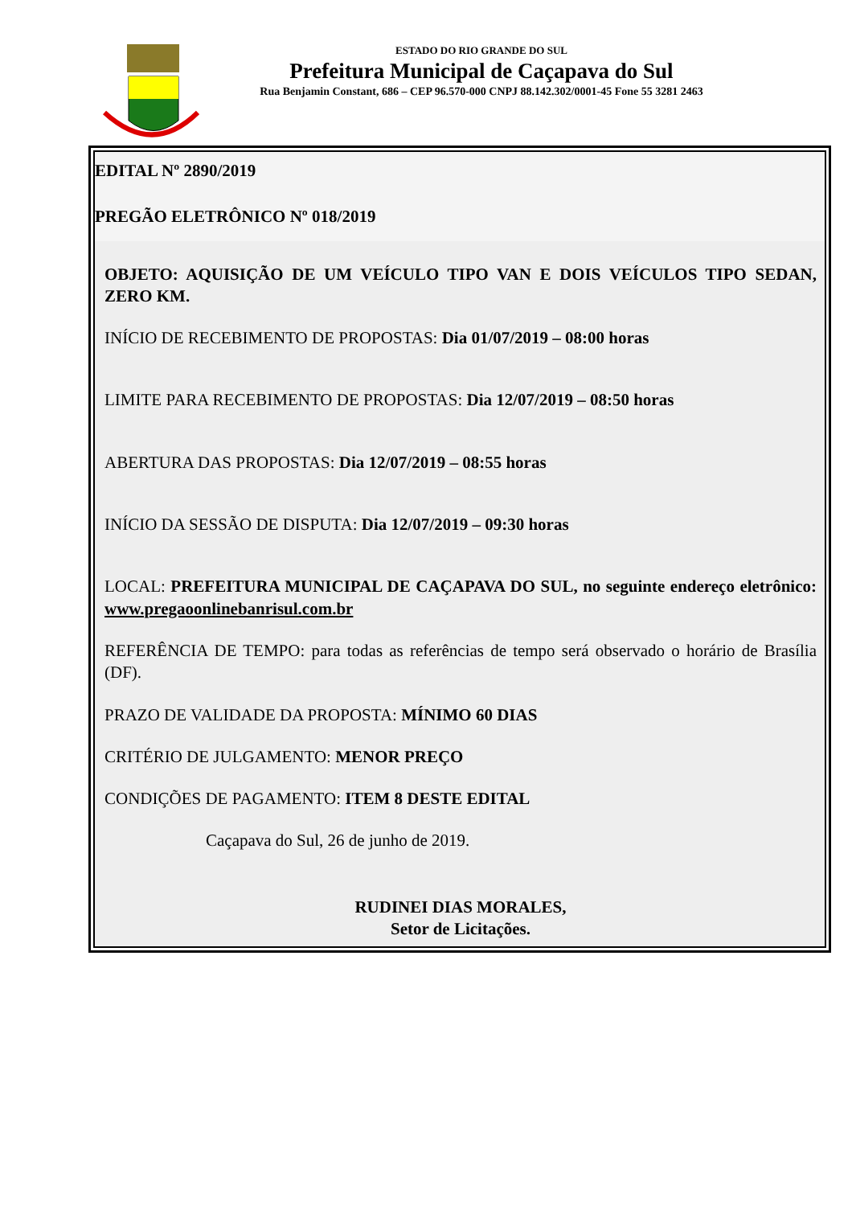ESTADO DO RIO GRANDE DO SUL
Prefeitura Municipal de Caçapava do Sul
Rua Benjamin Constant, 686 – CEP 96.570-000 CNPJ 88.142.302/0001-45 Fone 55 3281 2463
EDITAL Nº 2890/2019
PREGÃO ELETRÔNICO Nº 018/2019
OBJETO: AQUISIÇÃO DE UM VEÍCULO TIPO VAN E DOIS VEÍCULOS TIPO SEDAN, ZERO KM.
INÍCIO DE RECEBIMENTO DE PROPOSTAS: Dia 01/07/2019 – 08:00 horas
LIMITE PARA RECEBIMENTO DE PROPOSTAS: Dia 12/07/2019 – 08:50 horas
ABERTURA DAS PROPOSTAS: Dia 12/07/2019 – 08:55 horas
INÍCIO DA SESSÃO DE DISPUTA: Dia 12/07/2019 – 09:30 horas
LOCAL: PREFEITURA MUNICIPAL DE CAÇAPAVA DO SUL, no seguinte endereço eletrônico: www.pregaoonlinebanrisul.com.br
REFERÊNCIA DE TEMPO: para todas as referências de tempo será observado o horário de Brasília (DF).
PRAZO DE VALIDADE DA PROPOSTA: MÍNIMO 60 DIAS
CRITÉRIO DE JULGAMENTO: MENOR PREÇO
CONDIÇÕES DE PAGAMENTO: ITEM 8 DESTE EDITAL
Caçapava do Sul, 26 de junho de 2019.
RUDINEI DIAS MORALES,
Setor de Licitações.